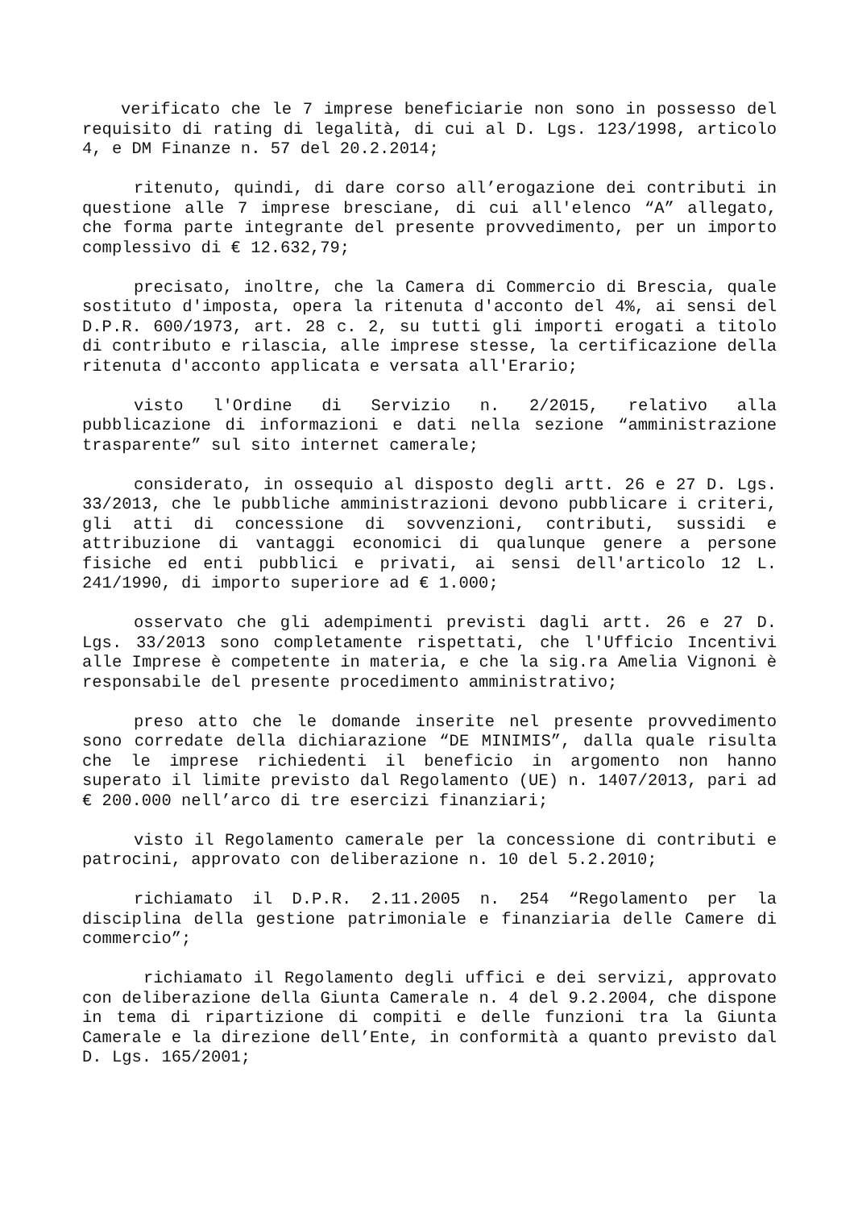verificato che le 7 imprese beneficiarie non sono in possesso del requisito di rating di legalità, di cui al D. Lgs. 123/1998, articolo 4, e DM Finanze n. 57 del 20.2.2014;
ritenuto, quindi, di dare corso all’erogazione dei contributi in questione alle 7 imprese bresciane, di cui all'elenco “A” allegato, che forma parte integrante del presente provvedimento, per un importo complessivo di € 12.632,79;
precisato, inoltre, che la Camera di Commercio di Brescia, quale sostituto d'imposta, opera la ritenuta d'acconto del 4%, ai sensi del D.P.R. 600/1973, art. 28 c. 2, su tutti gli importi erogati a titolo di contributo e rilascia, alle imprese stesse, la certificazione della ritenuta d'acconto applicata e versata all'Erario;
visto l'Ordine di Servizio n. 2/2015, relativo alla pubblicazione di informazioni e dati nella sezione “amministrazione trasparente” sul sito internet camerale;
considerato, in ossequio al disposto degli artt. 26 e 27 D. Lgs. 33/2013, che le pubbliche amministrazioni devono pubblicare i criteri, gli atti di concessione di sovvenzioni, contributi, sussidi e attribuzione di vantaggi economici di qualunque genere a persone fisiche ed enti pubblici e privati, ai sensi dell'articolo 12 L. 241/1990, di importo superiore ad € 1.000;
osservato che gli adempimenti previsti dagli artt. 26 e 27 D. Lgs. 33/2013 sono completamente rispettati, che l'Ufficio Incentivi alle Imprese è competente in materia, e che la sig.ra Amelia Vignoni è responsabile del presente procedimento amministrativo;
preso atto che le domande inserite nel presente provvedimento sono corredate della dichiarazione “DE MINIMIS”, dalla quale risulta che le imprese richiedenti il beneficio in argomento non hanno superato il limite previsto dal Regolamento (UE) n. 1407/2013, pari ad € 200.000 nell’arco di tre esercizi finanziari;
visto il Regolamento camerale per la concessione di contributi e patrocini, approvato con deliberazione n. 10 del 5.2.2010;
richiamato il D.P.R. 2.11.2005 n. 254 “Regolamento per la disciplina della gestione patrimoniale e finanziaria delle Camere di commercio”;
richiamato il Regolamento degli uffici e dei servizi, approvato con deliberazione della Giunta Camerale n. 4 del 9.2.2004, che dispone in tema di ripartizione di compiti e delle funzioni tra la Giunta Camerale e la direzione dell’Ente, in conformità a quanto previsto dal D. Lgs. 165/2001;